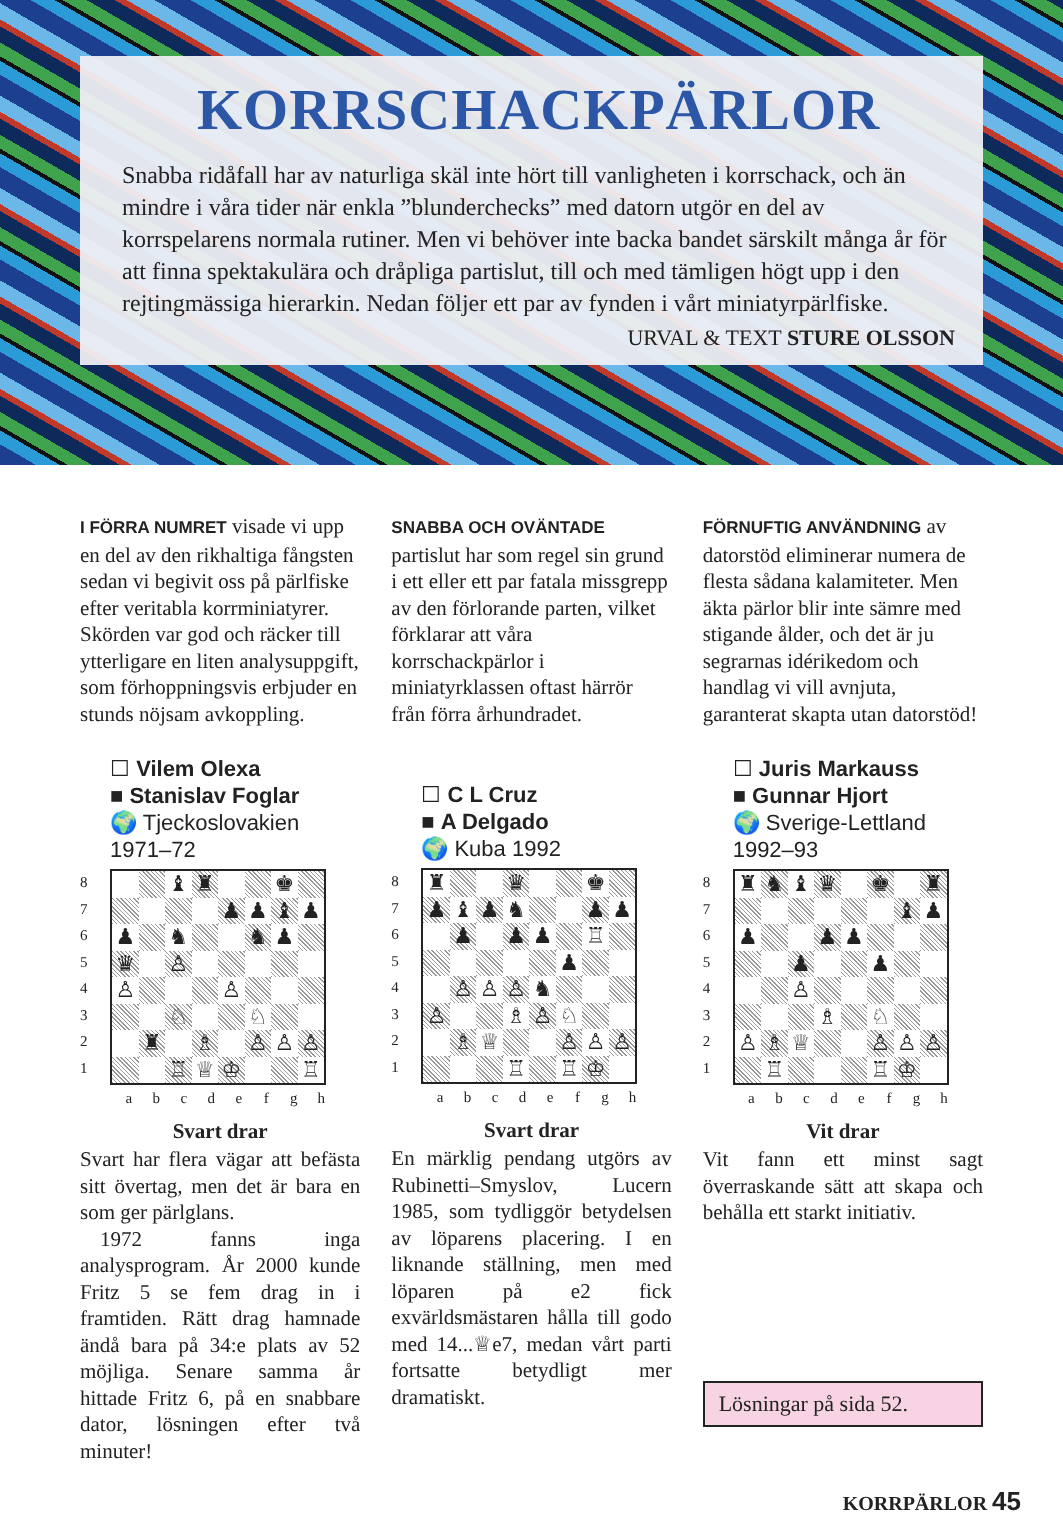KORRSCHACKPÄRLOR
Snabba ridåfall har av naturliga skäl inte hört till vanligheten i korrschack, och än mindre i våra tider när enkla ”blunderchecks” med datorn utgör en del av korrspelarens normala rutiner. Men vi behöver inte backa bandet särskilt många år för att finna spektakulära och dråpliga partislut, till och med tämligen högt upp i den rejtingmässiga hierarkin. Nedan följer ett par av fynden i vårt miniatyrpärlfiske.
URVAL & TEXT STURE OLSSON
I FÖRRA NUMRET visade vi upp en del av den rikhaltiga fångsten sedan vi begivit oss på pärlfiske efter veritabla korrminiatyrer. Skörden var god och räcker till ytterligare en liten analysuppgift, som förhoppningsvis erbjuder en stunds nöjsam avkoppling.
☐ Vilem Olexa
■ Stanislav Foglar
🌍 Tjeckoslovakien 1971–72
8
7
6
5
4
3
2
1
| | | ♝ | ♜ | | | ♚ | |
| | | | | ♟ | ♟ | ♝ | ♟ |
| ♟ | | ♞ | | | ♞ | ♟ | |
| ♛ | | ♙ | | | | | |
| ♙ | | | | ♙ | | | |
| | | ♘ | | | ♘ | | |
| | ♜ | | ♗ | | ♙ | ♙ | ♙ |
| | | ♖ | ♕ | ♔ | | | ♖ |
a b c d e f g h
Svart drar
Svart har flera vägar att befästa sitt övertag, men det är bara en som ger pärlglans.
1972 fanns inga analysprogram. År 2000 kunde Fritz 5 se fem drag in i framtiden. Rätt drag hamnade ändå bara på 34:e plats av 52 möjliga. Senare samma år hittade Fritz 6, på en snabbare dator, lösningen efter två minuter!
SNABBA OCH OVÄNTADE partislut har som regel sin grund i ett eller ett par fatala missgrepp av den förlorande parten, vilket förklarar att våra korrschackpärlor i miniatyrklassen oftast härrör från förra århundradet.
☐ C L Cruz
■ A Delgado
🌍 Kuba 1992
8
7
6
5
4
3
2
1
| ♜ | | | ♛ | | | ♚ | |
| ♟ | ♝ | ♟ | ♞ | | | ♟ | ♟ |
| | ♟ | | ♟ | ♟ | | ♖ | |
| | | | | | ♟ | | |
| | ♙ | ♙ | ♙ | ♞ | | | |
| ♙ | | | ♗ | ♙ | ♘ | | |
| | ♗ | ♕ | | | ♙ | ♙ | ♙ |
| | | | ♖ | | ♖ | ♔ | |
a b c d e f g h
Svart drar
En märklig pendang utgörs av Rubinetti–Smyslov, Lucern 1985, som tydliggör betydelsen av löparens placering. I en liknande ställning, men med löparen på e2 fick exvärldsmästaren hålla till godo med 14...♕e7, medan vårt parti fortsatte betydligt mer dramatiskt.
FÖRNUFTIG ANVÄNDNING av datorstöd eliminerar numera de flesta sådana kalamiteter. Men äkta pärlor blir inte sämre med stigande ålder, och det är ju segrarnas idérikedom och handlag vi vill avnjuta, garanterat skapta utan datorstöd!
☐ Juris Markauss
■ Gunnar Hjort
🌍 Sverige-Lettland 1992–93
8
7
6
5
4
3
2
1
| ♜ | ♞ | ♝ | ♛ | | ♚ | | ♜ |
| | | | | | | ♝ | ♟ |
| ♟ | | | ♟ | ♟ | | | |
| | | ♟ | | | ♟ | | |
| | | ♙ | | | | | |
| | | | ♗ | | ♘ | | |
| ♙ | ♗ | ♕ | | | ♙ | ♙ | ♙ |
| | ♖ | | | | ♖ | ♔ | |
a b c d e f g h
Vit drar
Vit fann ett minst sagt överraskande sätt att skapa och behålla ett starkt initiativ.
Lösningar på sida 52.
KORRPÄRLOR 45